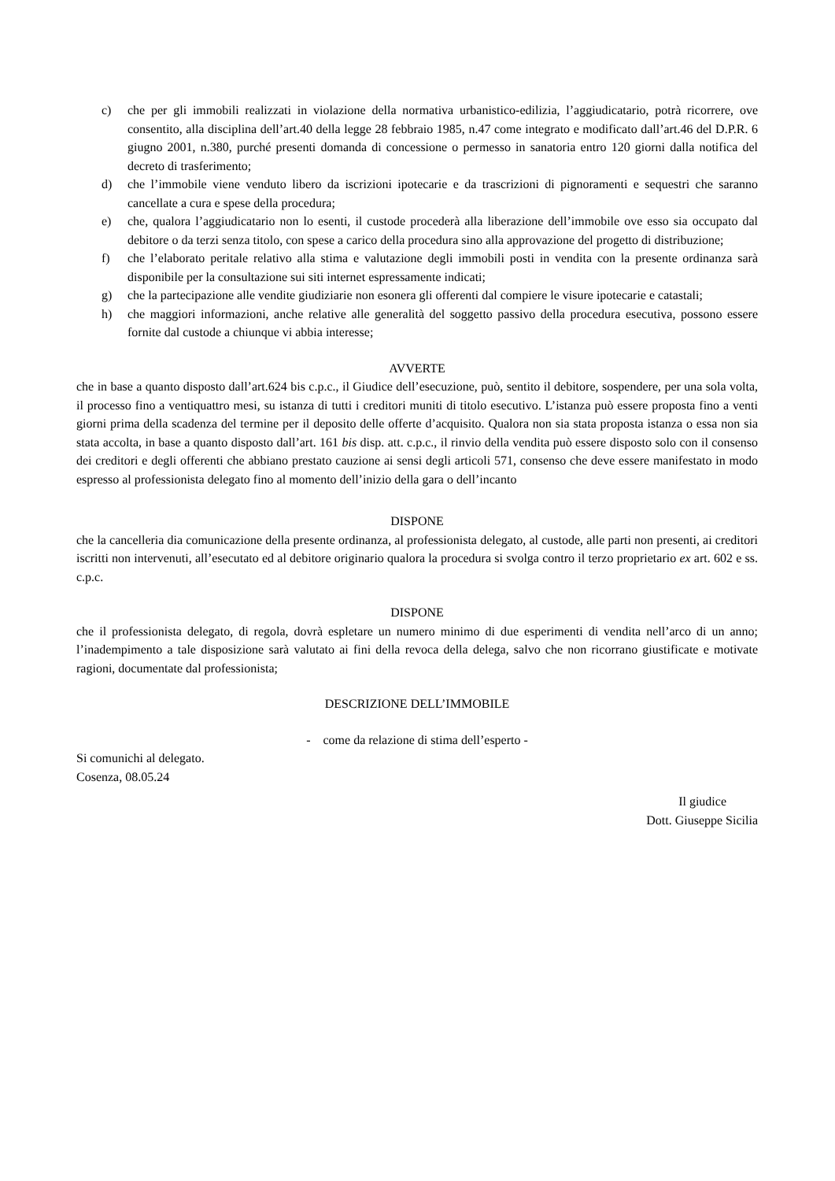c) che per gli immobili realizzati in violazione della normativa urbanistico-edilizia, l’aggiudicatario, potrà ricorrere, ove consentito, alla disciplina dell’art.40 della legge 28 febbraio 1985, n.47 come integrato e modificato dall’art.46 del D.P.R. 6 giugno 2001, n.380, purché presenti domanda di concessione o permesso in sanatoria entro 120 giorni dalla notifica del decreto di trasferimento;
d) che l’immobile viene venduto libero da iscrizioni ipotecarie e da trascrizioni di pignoramenti e sequestri che saranno cancellate a cura e spese della procedura;
e) che, qualora l’aggiudicatario non lo esenti, il custode procederà alla liberazione dell’immobile ove esso sia occupato dal debitore o da terzi senza titolo, con spese a carico della procedura sino alla approvazione del progetto di distribuzione;
f) che l’elaborato peritale relativo alla stima e valutazione degli immobili posti in vendita con la presente ordinanza sarà disponibile per la consultazione sui siti internet espressamente indicati;
g) che la partecipazione alle vendite giudiziarie non esonera gli offerenti dal compiere le visure ipotecarie e catastali;
h) che maggiori informazioni, anche relative alle generalità del soggetto passivo della procedura esecutiva, possono essere fornite dal custode a chiunque vi abbia interesse;
AVVERTE
che in base a quanto disposto dall’art.624 bis c.p.c., il Giudice dell’esecuzione, può, sentito il debitore, sospendere, per una sola volta, il processo fino a ventiquattro mesi, su istanza di tutti i creditori muniti di titolo esecutivo. L’istanza può essere proposta fino a venti giorni prima della scadenza del termine per il deposito delle offerte d’acquisito. Qualora non sia stata proposta istanza o essa non sia stata accolta, in base a quanto disposto dall’art. 161 bis disp. att. c.p.c., il rinvio della vendita può essere disposto solo con il consenso dei creditori e degli offerenti che abbiano prestato cauzione ai sensi degli articoli 571, consenso che deve essere manifestato in modo espresso al professionista delegato fino al momento dell’inizio della gara o dell’incanto
DISPONE
che la cancelleria dia comunicazione della presente ordinanza, al professionista delegato, al custode, alle parti non presenti, ai creditori iscritti non intervenuti, all’esecutato ed al debitore originario qualora la procedura si svolga contro il terzo proprietario ex art. 602 e ss. c.p.c.
DISPONE
che il professionista delegato, di regola, dovrà espletare un numero minimo di due esperimenti di vendita nell’arco di un anno; l’inadempimento a tale disposizione sarà valutato ai fini della revoca della delega, salvo che non ricorrano giustificate e motivate ragioni, documentate dal professionista;
DESCRIZIONE DELL’IMMOBILE
- come da relazione di stima dell’esperto -
Si comunichi al delegato.
Cosenza, 08.05.24
Il giudice
Dott. Giuseppe Sicilia